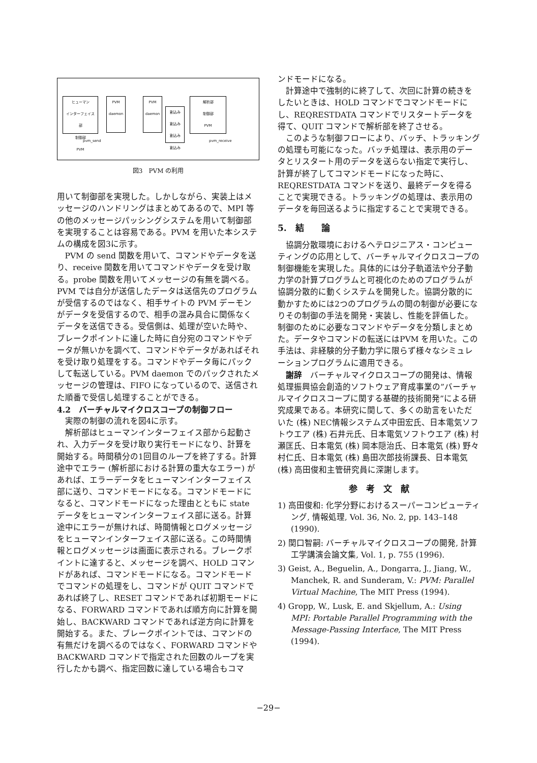ヒューマン
インターフェイス
部
制御部
PVM
PVM
daemon
PVM
daemon
割込み
割込み
割込み
割込み
解析部
制御部
PVM
pvm_send pvm_receive
図3　PVM の利用
用いて制御部を実現した。しかしながら、実装上はメッセージのハンドリングはまとめてあるので、MPI 等の他のメッセージパッシングシステムを用いて制御部を実現することは容易である。PVM を用いた本システムの構成を図3に示す。
PVM の send 関数を用いて、コマンドやデータを送り、receive 関数を用いてコマンドやデータを受け取る。probe 関数を用いてメッセージの有無を調べる。PVM では自分が送信したデータは送信先のプログラムが受信するのではなく、相手サイトの PVM デーモンがデータを受信するので、相手の混み具合に関係なくデータを送信できる。受信側は、処理が空いた時や、ブレークポイントに達した時に自分宛のコマンドやデータが無いかを調べて、コマンドやデータがあればそれを受け取り処理をする。コマンドやデータ毎にパックして転送している。PVM daemon でのパックされたメッセージの管理は、FIFO になっているので、送信された順番で受信し処理することができる。
4.2　バーチャルマイクロスコープの制御フロー
実際の制御の流れを図4に示す。
解析部はヒューマンインターフェイス部から起動され、入力データを受け取り実行モードになり、計算を開始する。時間積分の1回目のループを終了する。計算途中でエラー (解析部における計算の重大なエラー) があれば、エラーデータをヒューマンインターフェイス部に送り、コマンドモードになる。コマンドモードになると、コマンドモードになった理由とともに state データをヒューマンインターフェイス部に送る。計算途中にエラーが無ければ、時間情報とログメッセージをヒューマンインターフェイス部に送る。この時間情報とログメッセージは画面に表示される。ブレークポイントに達すると、メッセージを調べ、HOLD コマンドがあれば、コマンドモードになる。コマンドモードでコマンドの処理をし、コマンドが QUIT コマンドであれば終了し、RESET コマンドであれば初期モードになる、FORWARD コマンドであれば順方向に計算を開始し、BACKWARD コマンドであれば逆方向に計算を開始する。また、ブレークポイントでは、コマンドの有無だけを調べるのではなく、FORWARD コマンドや BACKWARD コマンドで指定された回数のループを実行したかも調べ、指定回数に達している場合もコマ
ンドモードになる。
計算途中で強制的に終了して、次回に計算の続きをしたいときは、HOLD コマンドでコマンドモードにし、REQRESTDATA コマンドでリスタートデータを得て、QUIT コマンドで解析部を終了させる。
このような制御フローにより、バッチ、トラッキングの処理も可能になった。バッチ処理は、表示用のデータとリスタート用のデータを送らない指定で実行し、計算が終了してコマンドモードになった時に、REQRESTDATA コマンドを送り、最終データを得ることで実現できる。トラッキングの処理は、表示用のデータを毎回送るように指定することで実現できる。
5.　結　　論
協調分散環境におけるヘテロジニアス・コンピューティングの応用として、バーチャルマイクロスコープの制御機能を実現した。具体的には分子軌道法や分子動力学の計算プログラムと可視化のためのプログラムが協調分散的に動くシステムを開発した。協調分散的に動かすためには2つのプログラムの間の制御が必要になりその制御の手法を開発・実装し、性能を評価した。制御のために必要なコマンドやデータを分類しまとめた。データやコマンドの転送にはPVM を用いた。この手法は、非経験的分子動力学に限らず様々なシミュレーションプログラムに適用できる。
謝辞　バーチャルマイクロスコープの開発は、情報処理振興協会創造的ソフトウェア育成事業の”バーチャルマイクロスコープに関する基礎的技術開発”による研究成果である。本研究に関して、多くの助言をいただいた (株) NEC情報システムズ中田宏氏、日本電気ソフトウエア (株) 石井元氏、日本電気ソフトウエア (株) 村瀬匡氏、日本電気 (株) 岡本隠治氏、日本電気 (株) 野々村仁氏、日本電気 (株) 島田次郎技術課長、日本電気 (株) 高田俊和主管研究員に深謝します。
参　考　文　献
1) 高田俊和: 化学分野におけるスーパーコンピューティング, 情報処理, Vol. 36, No. 2, pp. 143–148 (1990).
2) 関口智嗣: バーチャルマイクロスコープの開発, 計算工学講演会論文集, Vol. 1, p. 755 (1996).
3) Geist, A., Beguelin, A., Dongarra, J., Jiang, W., Manchek, R. and Sunderam, V.: PVM: Parallel Virtual Machine, The MIT Press (1994).
4) Gropp, W., Lusk, E. and Skjellum, A.: Using MPI: Portable Parallel Programming with the Message-Passing Interface, The MIT Press (1994).
−29−